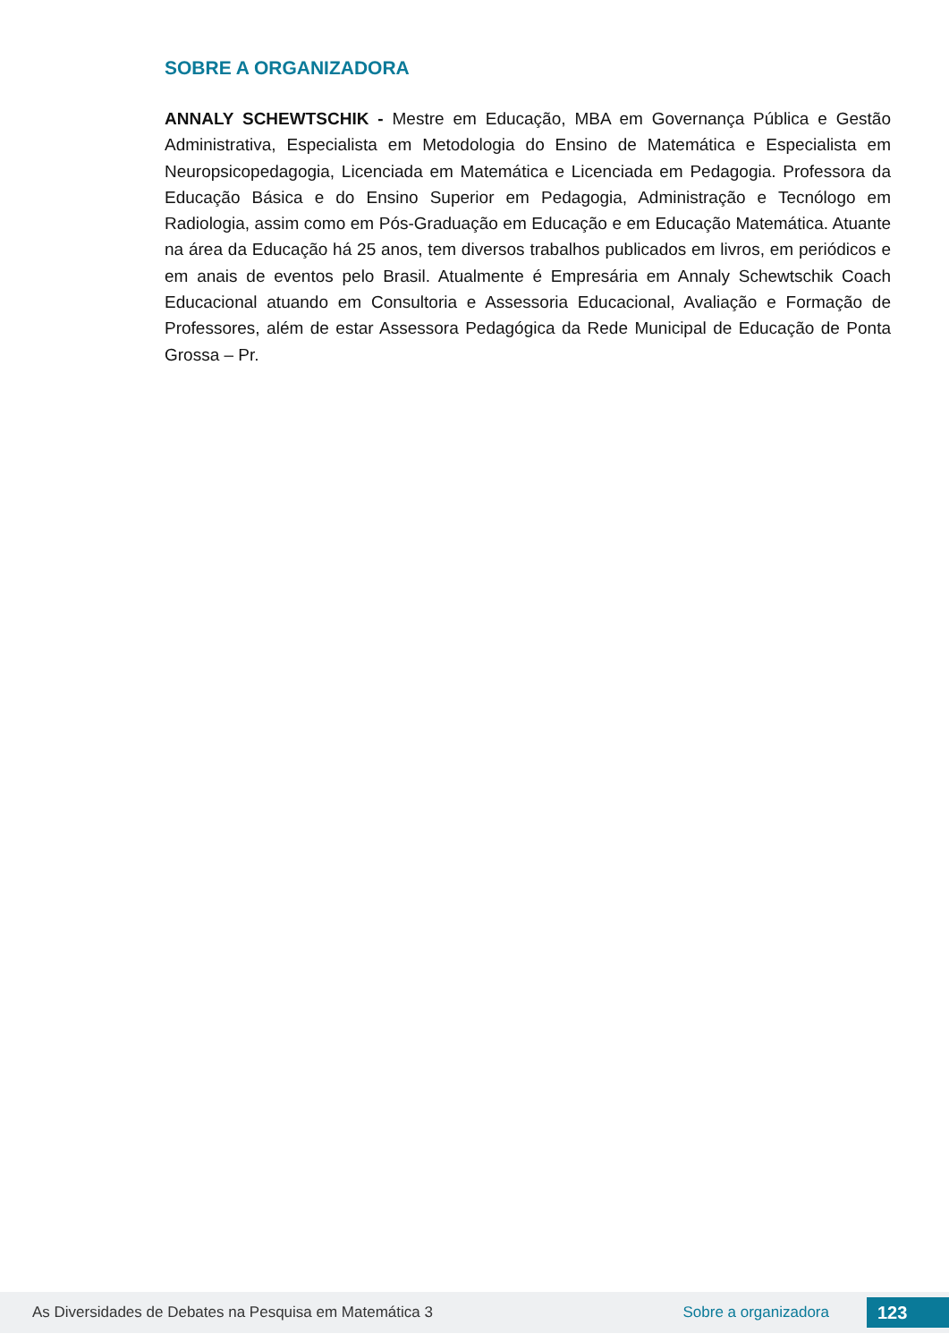SOBRE A ORGANIZADORA
ANNALY SCHEWTSCHIK - Mestre em Educação, MBA em Governança Pública e Gestão Administrativa, Especialista em Metodologia do Ensino de Matemática e Especialista em Neuropsicopedagogia, Licenciada em Matemática e Licenciada em Pedagogia. Professora da Educação Básica e do Ensino Superior em Pedagogia, Administração e Tecnólogo em Radiologia, assim como em Pós-Graduação em Educação e em Educação Matemática. Atuante na área da Educação há 25 anos, tem diversos trabalhos publicados em livros, em periódicos e em anais de eventos pelo Brasil. Atualmente é Empresária em Annaly Schewtschik Coach Educacional atuando em Consultoria e Assessoria Educacional, Avaliação e Formação de Professores, além de estar Assessora Pedagógica da Rede Municipal de Educação de Ponta Grossa – Pr.
As Diversidades de Debates na Pesquisa em Matemática 3 Sobre a organizadora 123